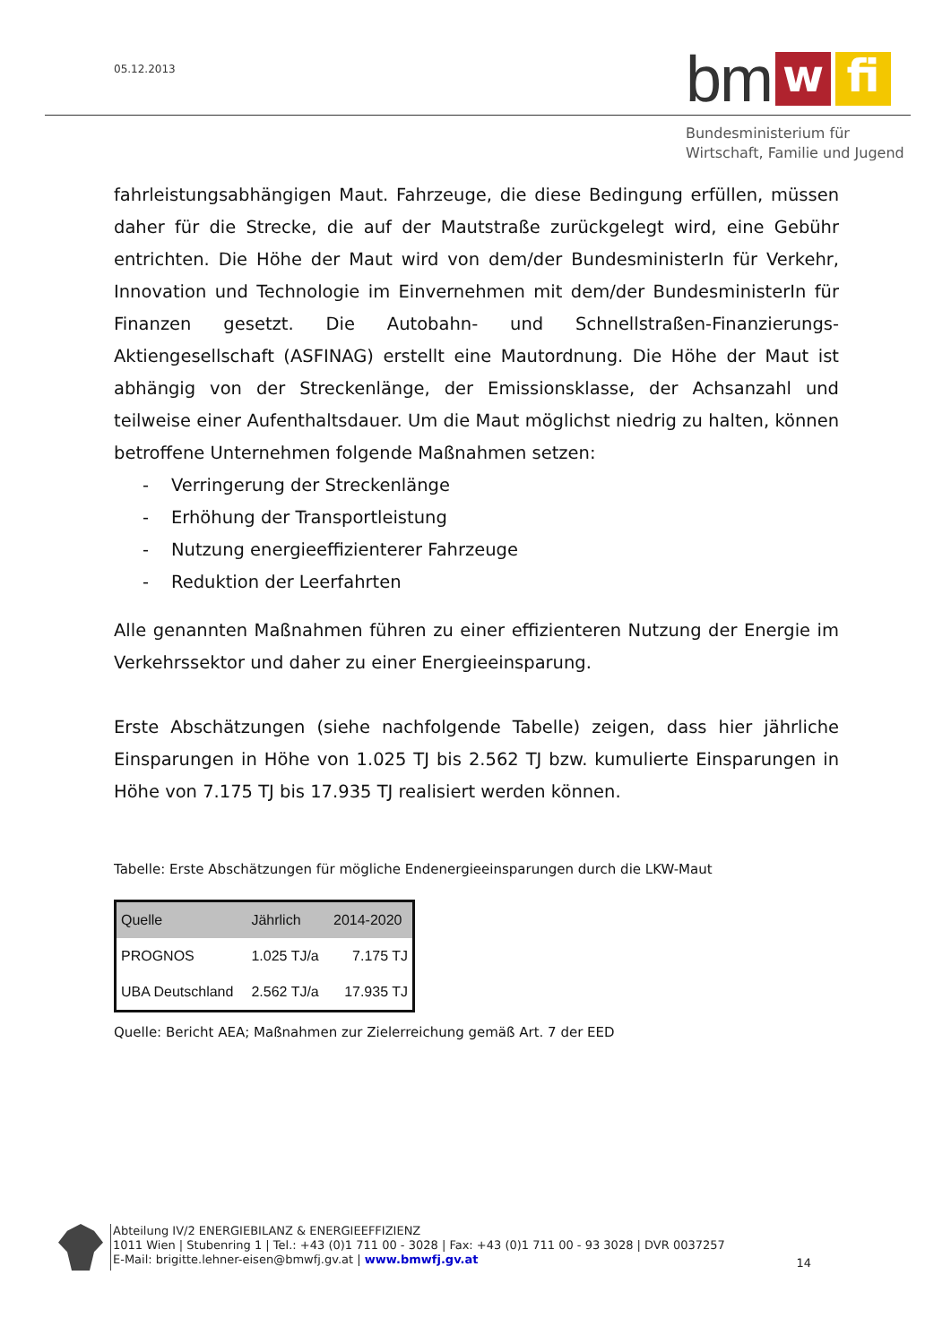05.12.2013
bm
w
fi
Bundesministerium für
Wirtschaft, Familie und Jugend
fahrleistungsabhängigen Maut. Fahrzeuge, die diese Bedingung erfüllen, müssen daher für die Strecke, die auf der Mautstraße zurückgelegt wird, eine Gebühr entrichten. Die Höhe der Maut wird von dem/der BundesministerIn für Verkehr, Innovation und Technologie im Einvernehmen mit dem/der BundesministerIn für Finanzen gesetzt. Die Autobahn- und Schnellstraßen-Finanzierungs-Aktiengesellschaft (ASFINAG) erstellt eine Mautordnung. Die Höhe der Maut ist abhängig von der Streckenlänge, der Emissionsklasse, der Achsanzahl und teilweise einer Aufenthaltsdauer. Um die Maut möglichst niedrig zu halten, können betroffene Unternehmen folgende Maßnahmen setzen:
- Verringerung der Streckenlänge
- Erhöhung der Transportleistung
- Nutzung energieeffizienterer Fahrzeuge
- Reduktion der Leerfahrten
Alle genannten Maßnahmen führen zu einer effizienteren Nutzung der Energie im Verkehrssektor und daher zu einer Energieeinsparung.
Erste Abschätzungen (siehe nachfolgende Tabelle) zeigen, dass hier jährliche Einsparungen in Höhe von 1.025 TJ bis 2.562 TJ bzw. kumulierte Einsparungen in Höhe von 7.175 TJ bis 17.935 TJ realisiert werden können.
Tabelle: Erste Abschätzungen für mögliche Endenergieeinsparungen durch die LKW-Maut
| Quelle | Jährlich | 2014-2020 |
| --- | --- | --- |
| PROGNOS | 1.025 TJ/a | 7.175 TJ |
| UBA Deutschland | 2.562 TJ/a | 17.935 TJ |
Quelle: Bericht AEA; Maßnahmen zur Zielerreichung gemäß Art. 7 der EED
Abteilung IV/2 ENERGIEBILANZ & ENERGIEEFFIZIENZ
1011 Wien | Stubenring 1 | Tel.: +43 (0)1 711 00 - 3028 | Fax: +43 (0)1 711 00 - 93 3028 | DVR 0037257
E-Mail: brigitte.lehner-eisen@bmwfj.gv.at | www.bmwfj.gv.at
14